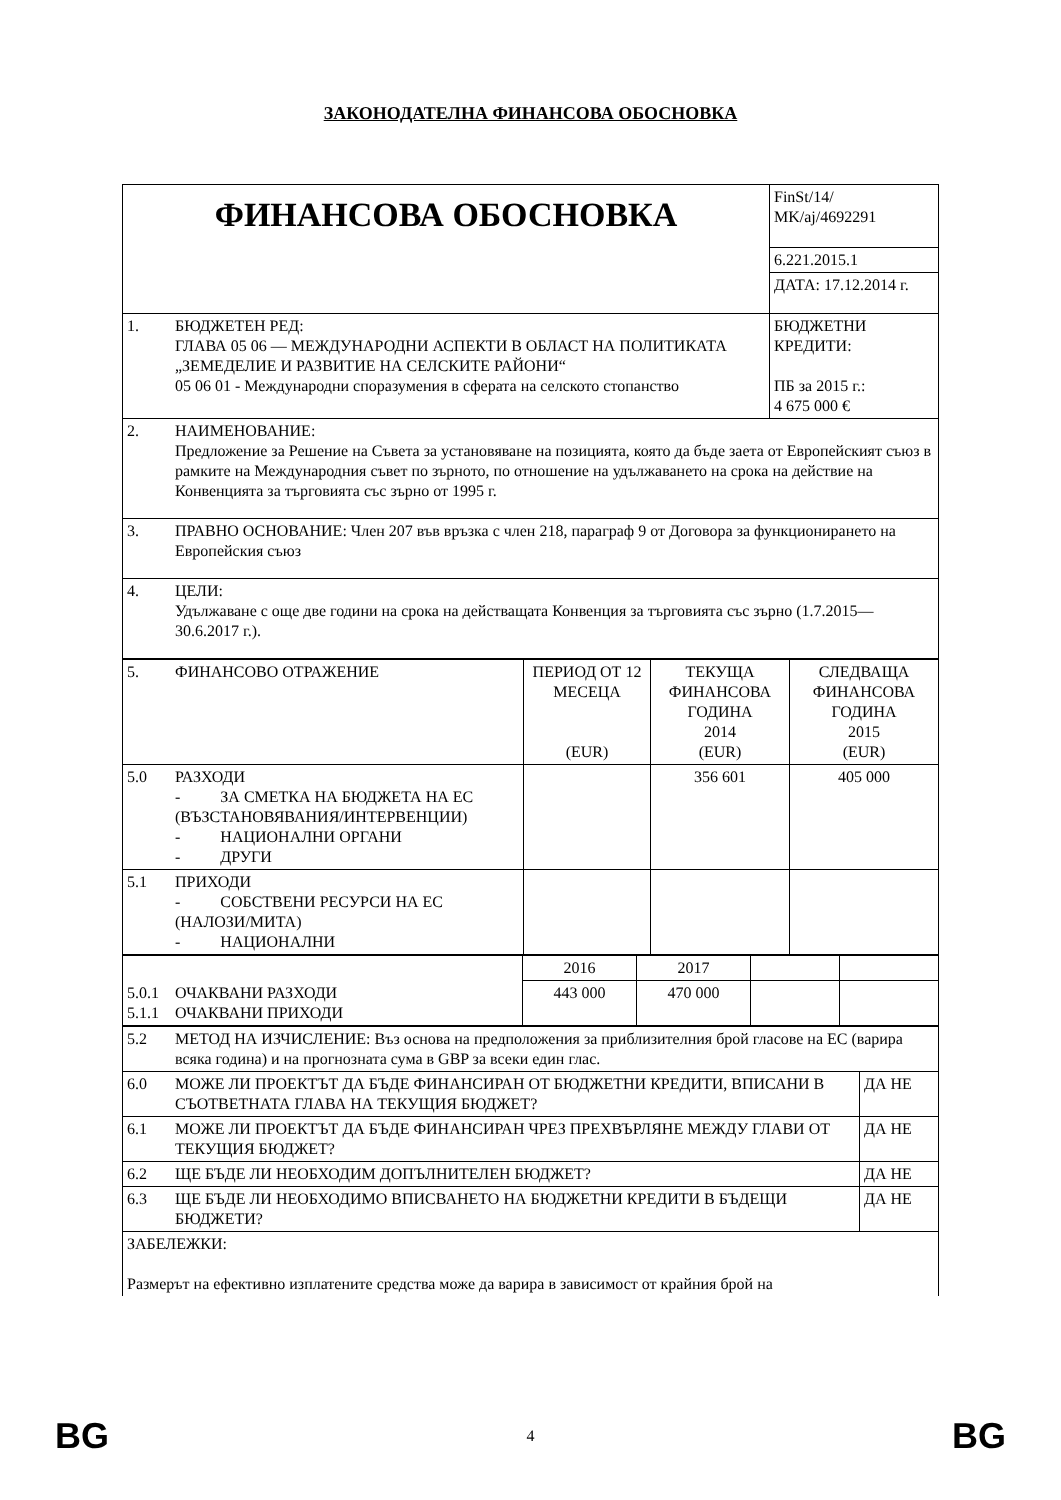ЗАКОНОДАТЕЛНА ФИНАНСОВА ОБОСНОВКА
| ФИНАНСОВА ОБОСНОВКА | | FinSt/14/ MK/aj/4692291 |
| | | 6.221.2015.1 |
| | | ДАТА: 17.12.2014 г. |
| 1. | БЮДЖЕТЕН РЕД: ГЛАВА 05 06 — МЕЖДУНАРОДНИ АСПЕКТИ В ОБЛАСТ НА ПОЛИТИКАТА „ЗЕМЕДЕЛИЕ И РАЗВИТИЕ НА СЕЛСКИТЕ РАЙОНИ“ 05 06 01 - Международни споразумения в сферата на селското стопанство | БЮДЖЕТНИ КРЕДИТИ: ПБ за 2015 г.: 4 675 000 € |
| 2. | НАИМЕНОВАНИЕ: Предложение за Решение на Съвета за установяване на позицията, която да бъде заета от Европейският съюз в рамките на Международния съвет по зърното, по отношение на удължаването на срока на действие на Конвенцията за търговията със зърно от 1995 г. | |
| 3. | ПРАВНО ОСНОВАНИЕ: Член 207 във връзка с член 218, параграф 9 от Договора за функционирането на Европейския съюз | |
| 4. | ЦЕЛИ: Удължаване с още две години на срока на действащата Конвенция за търговията със зърно (1.7.2015—30.6.2017 г.). | |
| 5. | ФИНАНСОВО ОТРАЖЕНИЕ | ПЕРИОД ОТ 12 МЕСЕЦА (EUR) | ТЕКУЩА ФИНАНСОВА ГОДИНА 2014 (EUR) | СЛЕДВАЩА ФИНАНСОВА ГОДИНА 2015 (EUR) |
| 5.0 | РАЗХОДИ - ЗА СМЕТКА НА БЮДЖЕТА НА ЕС (ВЪЗСТАНОВЯВАНИЯ/ИНТЕРВЕНЦИИ) - НАЦИОНАЛНИ ОРГАНИ - ДРУГИ | | 356 601 | 405 000 |
| 5.1 | ПРИХОДИ - СОБСТВЕНИ РЕСУРСИ НА ЕС (НАЛОЗИ/МИТА) - НАЦИОНАЛНИ | | | |
| | | 2016 | 2017 | | |
| 5.0.1 5.1.1 | ОЧАКВАНИ РАЗХОДИ ОЧАКВАНИ ПРИХОДИ | 443 000 | 470 000 | | |
| 5.2 | МЕТОД НА ИЗЧИСЛЕНИЕ: Въз основа на предположения за приблизителния брой гласове на ЕС (варира всяка година) и на прогнозната сума в GBP за всеки един глас. | |
| 6.0 | МОЖЕ ЛИ ПРОЕКТЪТ ДА БЪДЕ ФИНАНСИРАН ОТ БЮДЖЕТНИ КРЕДИТИ, ВПИСАНИ В СЪОТВЕТНАТА ГЛАВА НА ТЕКУЩИЯ БЮДЖЕТ? | ДА НЕ |
| 6.1 | МОЖЕ ЛИ ПРОЕКТЪТ ДА БЪДЕ ФИНАНСИРАН ЧРЕЗ ПРЕХВЪРЛЯНЕ МЕЖДУ ГЛАВИ ОТ ТЕКУЩИЯ БЮДЖЕТ? | ДА НЕ |
| 6.2 | ЩЕ БЪДЕ ЛИ НЕОБХОДИМ ДОПЪЛНИТЕЛЕН БЮДЖЕТ? | ДА НЕ |
| 6.3 | ЩЕ БЪДЕ ЛИ НЕОБХОДИМО ВПИСВАНЕТО НА БЮДЖЕТНИ КРЕДИТИ В БЪДЕЩИ БЮДЖЕТИ? | ДА НЕ |
| ЗАБЕЛЕЖКИ: Размерът на ефективно изплатените средства може да варира в зависимост от крайния брой на | | |
BG 4 BG